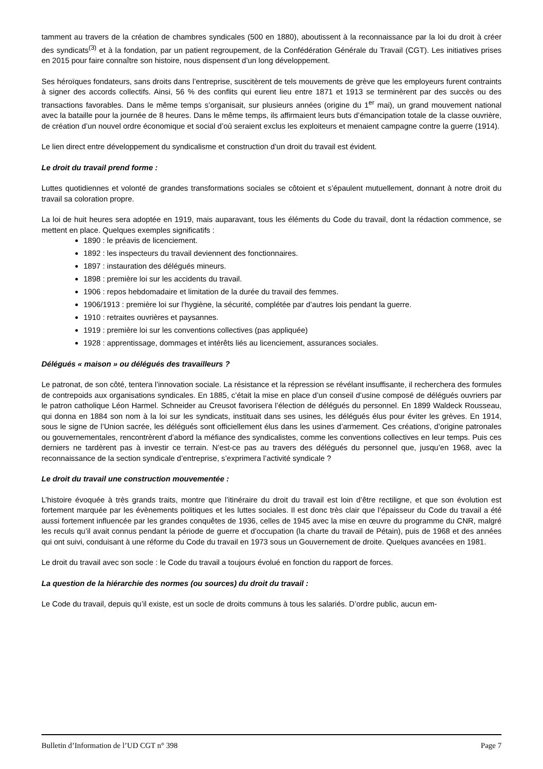tamment au travers de la création de chambres syndicales (500 en 1880), aboutissent à la reconnaissance par la loi du droit à créer des syndicats<sup>(3)</sup> et à la fondation, par un patient regroupement, de la Confédération Générale du Travail (CGT). Les initiatives prises en 2015 pour faire connaître son histoire, nous dispensent d’un long développement.
Ses héroïques fondateurs, sans droits dans l’entreprise, suscitèrent de tels mouvements de grève que les employeurs furent contraints à signer des accords collectifs. Ainsi, 56 % des conflits qui eurent lieu entre 1871 et 1913 se terminèrent par des succès ou des transactions favorables. Dans le même temps s’organisait, sur plusieurs années (origine du 1<sup>er</sup> mai), un grand mouvement national avec la bataille pour la journée de 8 heures. Dans le même temps, ils affirmaient leurs buts d’émancipation totale de la classe ouvrière, de création d’un nouvel ordre économique et social d’où seraient exclus les exploiteurs et menaient campagne contre la guerre (1914).
Le lien direct entre développement du syndicalisme et construction d’un droit du travail est évident.
Le droit du travail prend forme :
Luttes quotidiennes et volonté de grandes transformations sociales se côtoient et s’épaulent mutuellement, donnant à notre droit du travail sa coloration propre.
La loi de huit heures sera adoptée en 1919, mais auparavant, tous les éléments du Code du travail, dont la rédaction commence, se mettent en place. Quelques exemples significatifs :
1890 : le préavis de licenciement.
1892 : les inspecteurs du travail deviennent des fonctionnaires.
1897 : instauration des délégués mineurs.
1898 : première loi sur les accidents du travail.
1906 : repos hebdomadaire et limitation de la durée du travail des femmes.
1906/1913 : première loi sur l’hygiène, la sécurité, complétée par d’autres lois pendant la guerre.
1910 : retraites ouvrières et paysannes.
1919 : première loi sur les conventions collectives (pas appliquée)
1928 : apprentissage, dommages et intérêts liés au licenciement, assurances sociales.
Délégués « maison » ou délégués des travailleurs ?
Le patronat, de son côté, tentera l’innovation sociale. La résistance et la répression se révélant insuffisante, il recherchera des formules de contrepoids aux organisations syndicales. En 1885, c’était la mise en place d’un conseil d’usine composé de délégués ouvriers par le patron catholique Léon Harmel. Schneider au Creusot favorisera l’élection de délégués du personnel. En 1899 Waldeck Rousseau, qui donna en 1884 son nom à la loi sur les syndicats, instituait dans ses usines, les délégués élus pour éviter les grèves. En 1914, sous le signe de l’Union sacrée, les délégués sont officiellement élus dans les usines d’armement. Ces créations, d’origine patronales ou gouvernementales, rencontrèrent d’abord la méfiance des syndicalistes, comme les conventions collectives en leur temps. Puis ces derniers ne tardèrent pas à investir ce terrain. N’est-ce pas au travers des délégués du personnel que, jusqu’en 1968, avec la reconnaissance de la section syndicale d’entreprise, s’exprimera l’activité syndicale ?
Le droit du travail une construction mouvementée :
L’histoire évoquée à très grands traits, montre que l’itinéraire du droit du travail est loin d’être rectiligne, et que son évolution est fortement marquée par les évènements politiques et les luttes sociales. Il est donc très clair que l’épaisseur du Code du travail a été aussi fortement influencée par les grandes conquêtes de 1936, celles de 1945 avec la mise en œuvre du programme du CNR, malgré les reculs qu’il avait connus pendant la période de guerre et d’occupation (la charte du travail de Pétain), puis de 1968 et des années qui ont suivi, conduisant à une réforme du Code du travail en 1973 sous un Gouvernement de droite. Quelques avancées en 1981.
Le droit du travail avec son socle : le Code du travail a toujours évolué en fonction du rapport de forces.
La question de la hiérarchie des normes (ou sources) du droit du travail :
Le Code du travail, depuis qu’il existe, est un socle de droits communs à tous les salariés. D’ordre public, aucun em-
Bulletin d’Information de l’UD CGT n° 398 Page 7